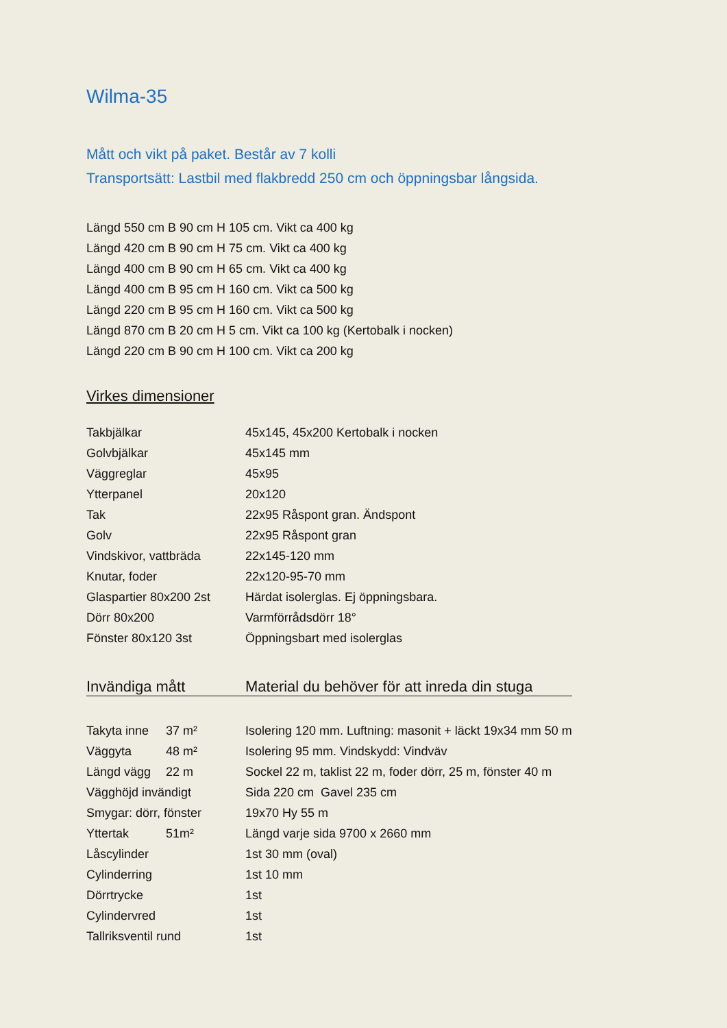Wilma-35
Mått och vikt på paket. Består av 7 kolli
Transportsätt: Lastbil med flakbredd 250 cm och öppningsbar långsida.
Längd 550 cm B 90 cm H 105 cm. Vikt ca 400 kg
Längd 420 cm B 90 cm H 75 cm. Vikt ca 400 kg
Längd 400 cm B 90 cm H 65 cm. Vikt ca 400 kg
Längd 400 cm B 95 cm H 160 cm. Vikt ca 500 kg
Längd 220 cm B 95 cm H 160 cm. Vikt ca 500 kg
Längd 870 cm B 20 cm H 5 cm. Vikt ca 100 kg (Kertobalk i nocken)
Längd 220 cm B 90 cm H 100 cm. Vikt ca 200 kg
Virkes dimensioner
| Takbjälkar | 45x145, 45x200 Kertobalk i nocken |
| Golvbjälkar | 45x145 mm |
| Väggreglar | 45x95 |
| Ytterpanel | 20x120 |
| Tak | 22x95 Råspont gran. Ändspont |
| Golv | 22x95 Råspont gran |
| Vindskivor, vattbräda | 22x145-120 mm |
| Knutar, foder | 22x120-95-70 mm |
| Glaspartier 80x200 2st | Härdat isolerglas. Ej öppningsbara. |
| Dörr 80x200 | Varmförrådsdörr 18° |
| Fönster 80x120 3st | Öppningsbart med isolerglas |
| Invändiga mått | | Material du behöver för att inreda din stuga |
| --- | --- | --- |
| Takyta inne | 37 m² | Isolering 120 mm. Luftning: masonit + läckt 19x34 mm 50 m |
| Väggyta | 48 m² | Isolering 95 mm. Vindskydd: Vindväv |
| Längd vägg | 22 m | Sockel 22 m, taklist 22 m, foder dörr, 25 m, fönster 40 m |
| Vägghöjd invändigt | | Sida 220 cm Gavel 235 cm |
| Smygar: dörr, fönster | | 19x70 Hy 55 m |
| Yttertak | 51m² | Längd varje sida 9700 x 2660 mm |
| Låscylinder | | 1st 30 mm (oval) |
| Cylinderring | | 1st 10 mm |
| Dörrtrycke | | 1st |
| Cylindervred | | 1st |
| Tallriksventil rund | | 1st |